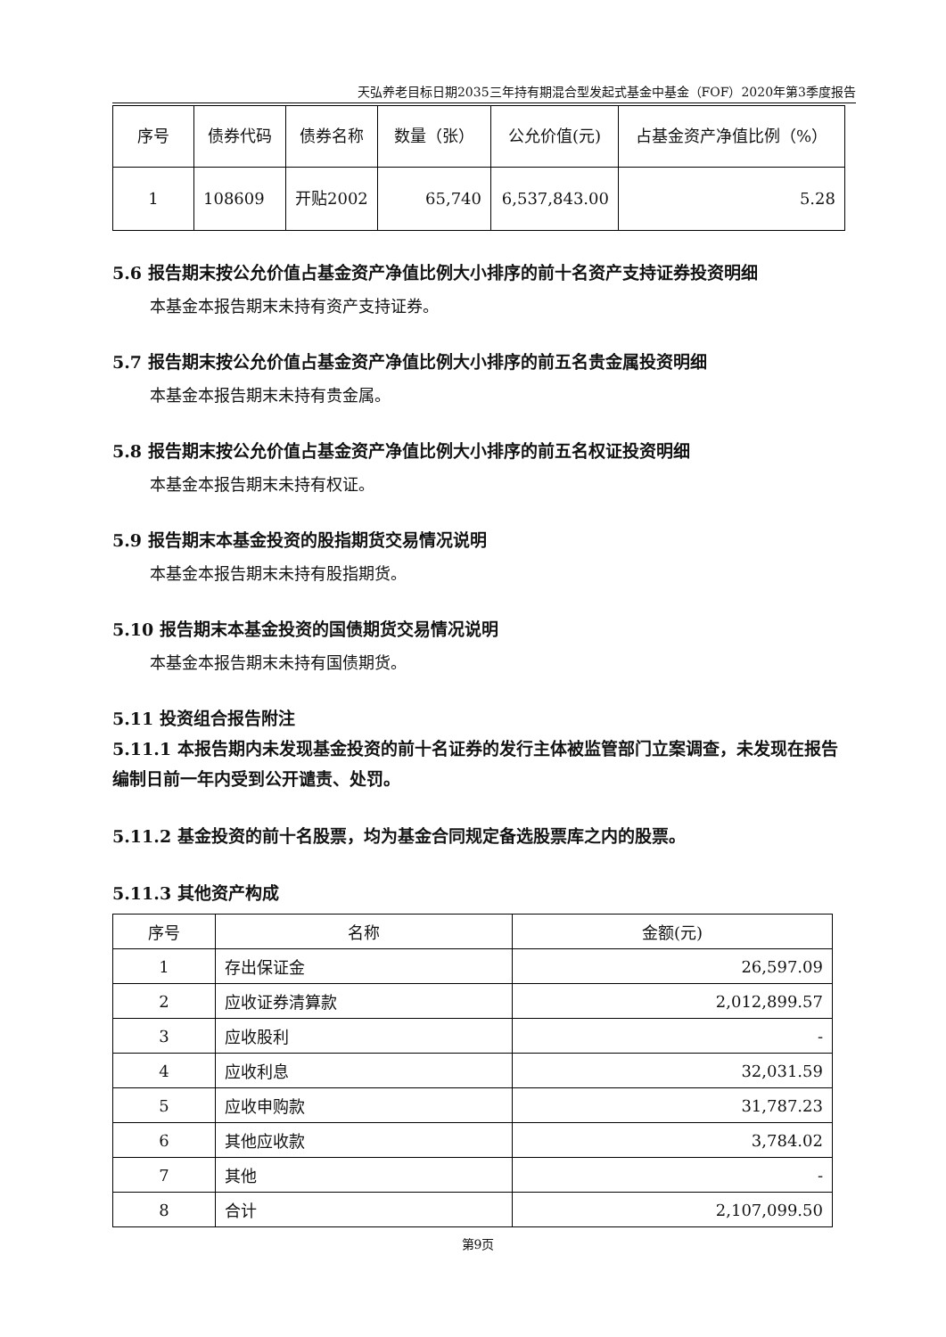天弘养老目标日期2035三年持有期混合型发起式基金中基金（FOF）2020年第3季度报告
| 序号 | 债券代码 | 债券名称 | 数量（张） | 公允价值(元) | 占基金资产净值比例（%） |
| --- | --- | --- | --- | --- | --- |
| 1 | 108609 | 开贴2002 | 65,740 | 6,537,843.00 | 5.28 |
5.6 报告期末按公允价值占基金资产净值比例大小排序的前十名资产支持证券投资明细
本基金本报告期末未持有资产支持证券。
5.7 报告期末按公允价值占基金资产净值比例大小排序的前五名贵金属投资明细
本基金本报告期末未持有贵金属。
5.8 报告期末按公允价值占基金资产净值比例大小排序的前五名权证投资明细
本基金本报告期末未持有权证。
5.9 报告期末本基金投资的股指期货交易情况说明
本基金本报告期末未持有股指期货。
5.10 报告期末本基金投资的国债期货交易情况说明
本基金本报告期末未持有国债期货。
5.11 投资组合报告附注
5.11.1 本报告期内未发现基金投资的前十名证券的发行主体被监管部门立案调查，未发现在报告编制日前一年内受到公开谴责、处罚。
5.11.2 基金投资的前十名股票，均为基金合同规定备选股票库之内的股票。
5.11.3 其他资产构成
| 序号 | 名称 | 金额(元) |
| --- | --- | --- |
| 1 | 存出保证金 | 26,597.09 |
| 2 | 应收证券清算款 | 2,012,899.57 |
| 3 | 应收股利 | - |
| 4 | 应收利息 | 32,031.59 |
| 5 | 应收申购款 | 31,787.23 |
| 6 | 其他应收款 | 3,784.02 |
| 7 | 其他 | - |
| 8 | 合计 | 2,107,099.50 |
第9页